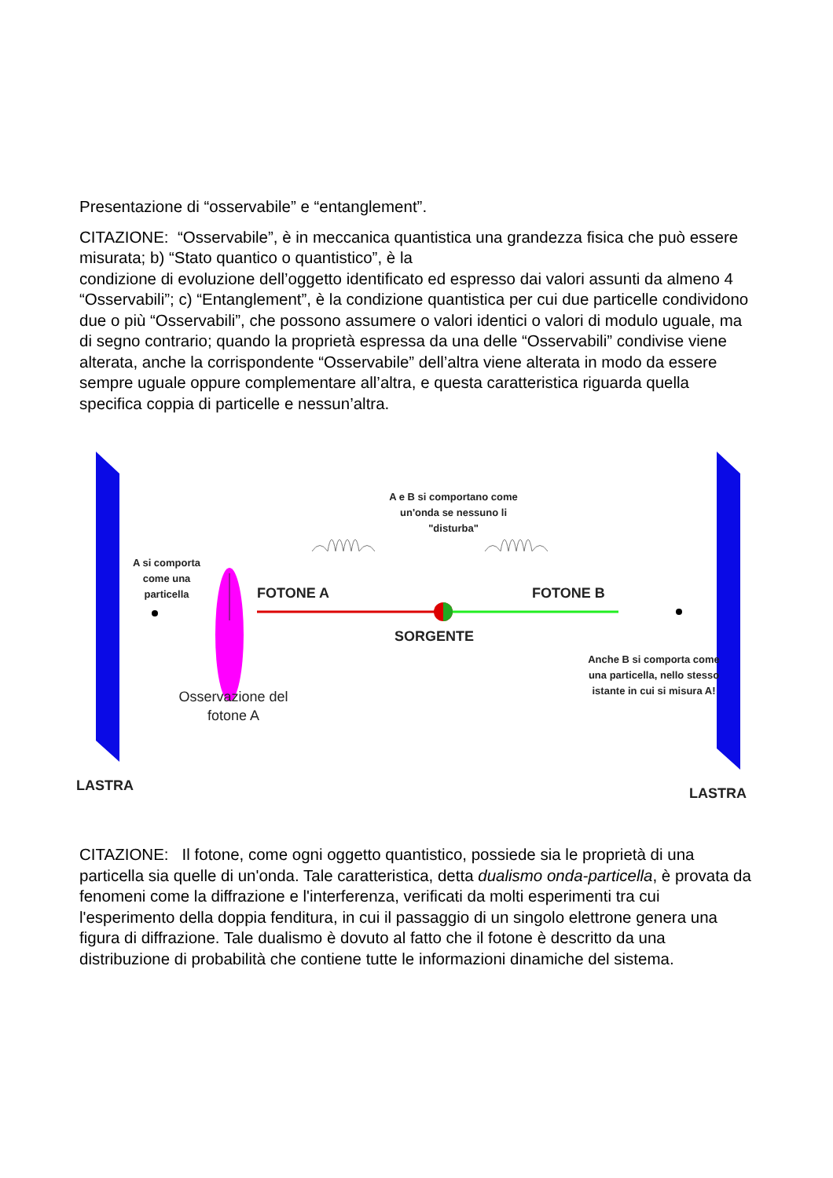Presentazione di “osservabile” e “entanglement”.
CITAZIONE: “Osservabile”, è in meccanica quantistica una grandezza fisica che può essere misurata; b) “Stato quantico o quantistico”, è la
condizione di evoluzione dell’oggetto identificato ed espresso dai valori assunti da almeno 4 “Osservabili”; c) “Entanglement”, è la condizione quantistica per cui due particelle condividono due o più “Osservabili”, che possono assumere o valori identici o valori di modulo uguale, ma di segno contrario; quando la proprietà espressa da una delle “Osservabili” condivise viene alterata, anche la corrispondente “Osservabile” dell’altra viene alterata in modo da essere sempre uguale oppure complementare all’altra, e questa caratteristica riguarda quella specifica coppia di particelle e nessun’altra.
A e B si comportano come un'onda se nessuno li "disturba"
A si comporta come una particella
FOTONE A FOTONE B
SORGENTE
Anche B si comporta come una particella, nello stesso istante in cui si misura A!
Osservazione del fotone A
LASTRA
LASTRA
CITAZIONE: Il fotone, come ogni oggetto quantistico, possiede sia le proprietà di una particella sia quelle di un'onda. Tale caratteristica, detta dualismo onda-particella, è provata da fenomeni come la diffrazione e l'interferenza, verificati da molti esperimenti tra cui l'esperimento della doppia fenditura, in cui il passaggio di un singolo elettrone genera una figura di diffrazione. Tale dualismo è dovuto al fatto che il fotone è descritto da una distribuzione di probabilità che contiene tutte le informazioni dinamiche del sistema.